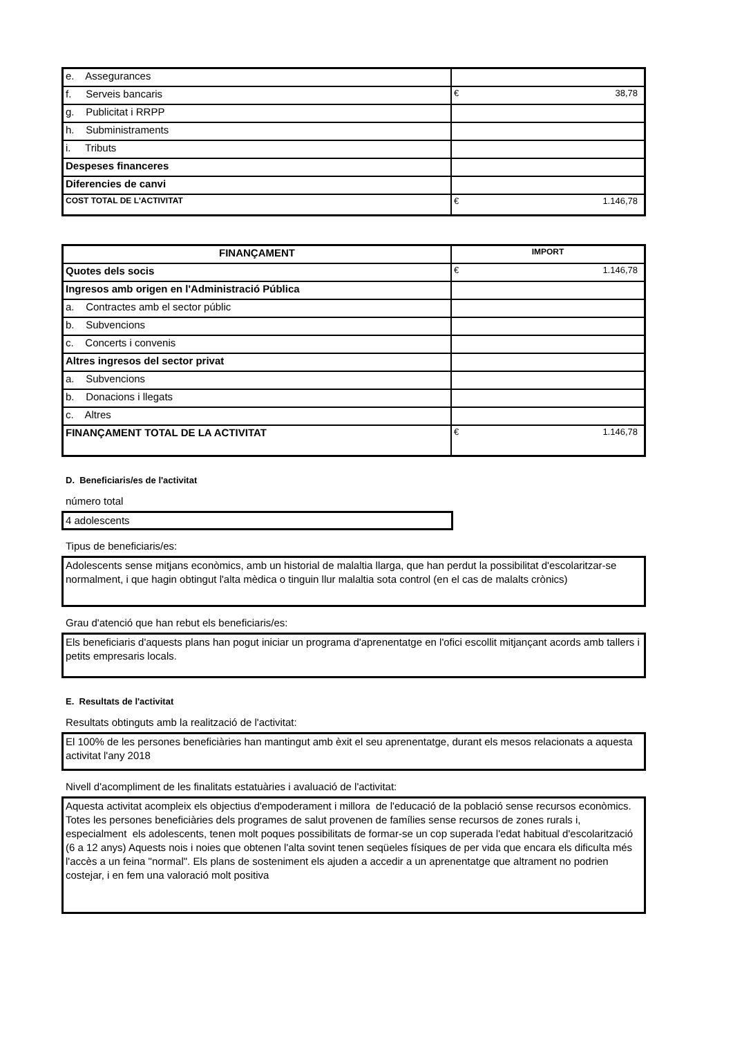| e. Assegurances | |
| f. Serveis bancaris | € 38,78 |
| g. Publicitat i RRPP | |
| h. Subministraments | |
| i. Tributs | |
| Despeses financeres | |
| Diferencies de canvi | |
| COST TOTAL DE L'ACTIVITAT | € 1.146,78 |
| FINANÇAMENT | IMPORT |
| --- | --- |
| Quotes dels socis | € 1.146,78 |
| Ingresos amb origen en l'Administració Pública | |
| a. Contractes amb el sector públic | |
| b. Subvencions | |
| c. Concerts i convenis | |
| Altres ingresos del sector privat | |
| a. Subvencions | |
| b. Donacions i llegats | |
| c. Altres | |
| FINANÇAMENT TOTAL DE LA ACTIVITAT | € 1.146,78 |
D. Beneficiaris/es de l'activitat
número total
4 adolescents
Tipus de beneficiaris/es:
Adolescents sense mitjans econòmics, amb un historial de malaltia llarga, que han perdut la possibilitat d'escolaritzar-se normalment, i que hagin obtingut l'alta mèdica o tinguin llur malaltia sota control (en el cas de malalts crònics)
Grau d'atenció que han rebut els beneficiaris/es:
Els beneficiaris d'aquests plans han pogut iniciar un programa d'aprenentatge en l'ofici escollit mitjançant acords amb tallers i petits empresaris locals.
E. Resultats de l'activitat
Resultats obtinguts amb la realització de l'activitat:
El 100% de les persones beneficiàries han mantingut amb èxit el seu aprenentatge, durant els mesos relacionats a aquesta activitat l'any 2018
Nivell d'acompliment de les finalitats estatuàries i avaluació de l'activitat:
Aquesta activitat acompleix els objectius d'empoderament i millora de l'educació de la població sense recursos econòmics.
Totes les persones beneficiàries dels programes de salut provenen de famílies sense recursos de zones rurals i, especialment els adolescents, tenen molt poques possibilitats de formar-se un cop superada l'edat habitual d'escolarització (6 a 12 anys) Aquests nois i noies que obtenen l'alta sovint tenen seqüeles físiques de per vida que encara els dificulta més l'accès a un feina "normal". Els plans de sosteniment els ajuden a accedir a un aprenentatge que altrament no podrien costejar, i en fem una valoració molt positiva